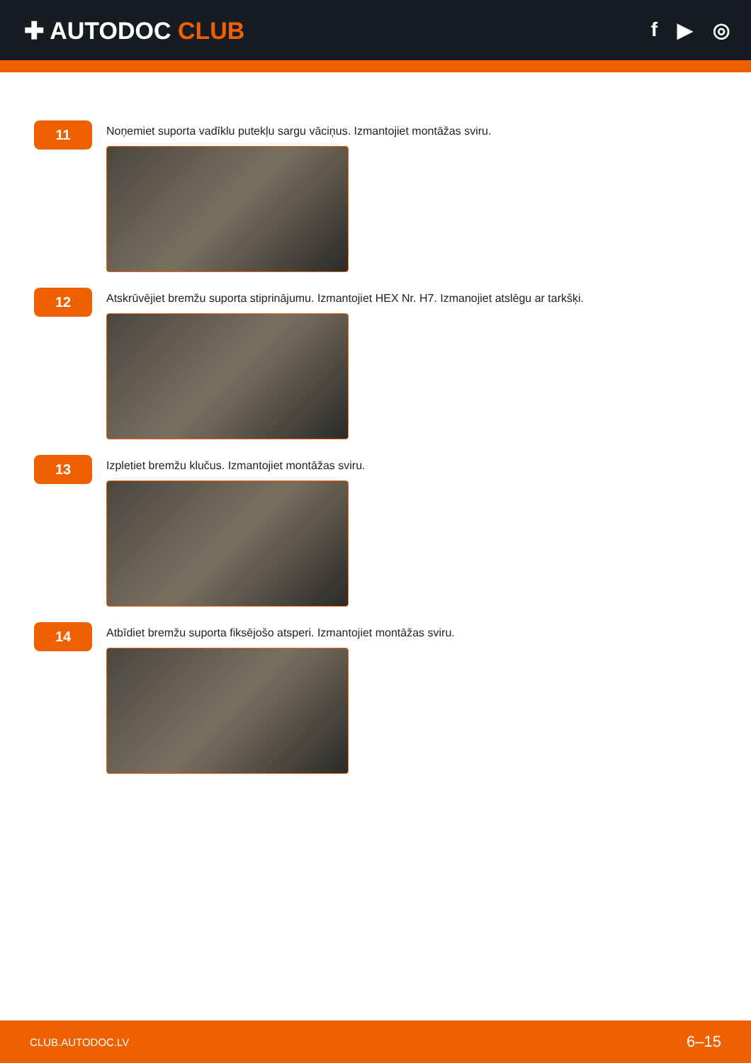✚ AUTODOC CLUB
f ▶ ◎
11
Noņemiet suporta vadīklu putekļu sargu vāciņus. Izmantojiet montāžas sviru.
12
Atskrūvējiet bremžu suporta stiprinājumu. Izmantojiet HEX Nr. H7. Izmanojiet atslēgu ar tarkšķi.
13
Izpletiet bremžu klučus. Izmantojiet montāžas sviru.
14
Atbīdiet bremžu suporta fiksējošo atsperi. Izmantojiet montāžas sviru.
CLUB.AUTODOC.LV 6–15